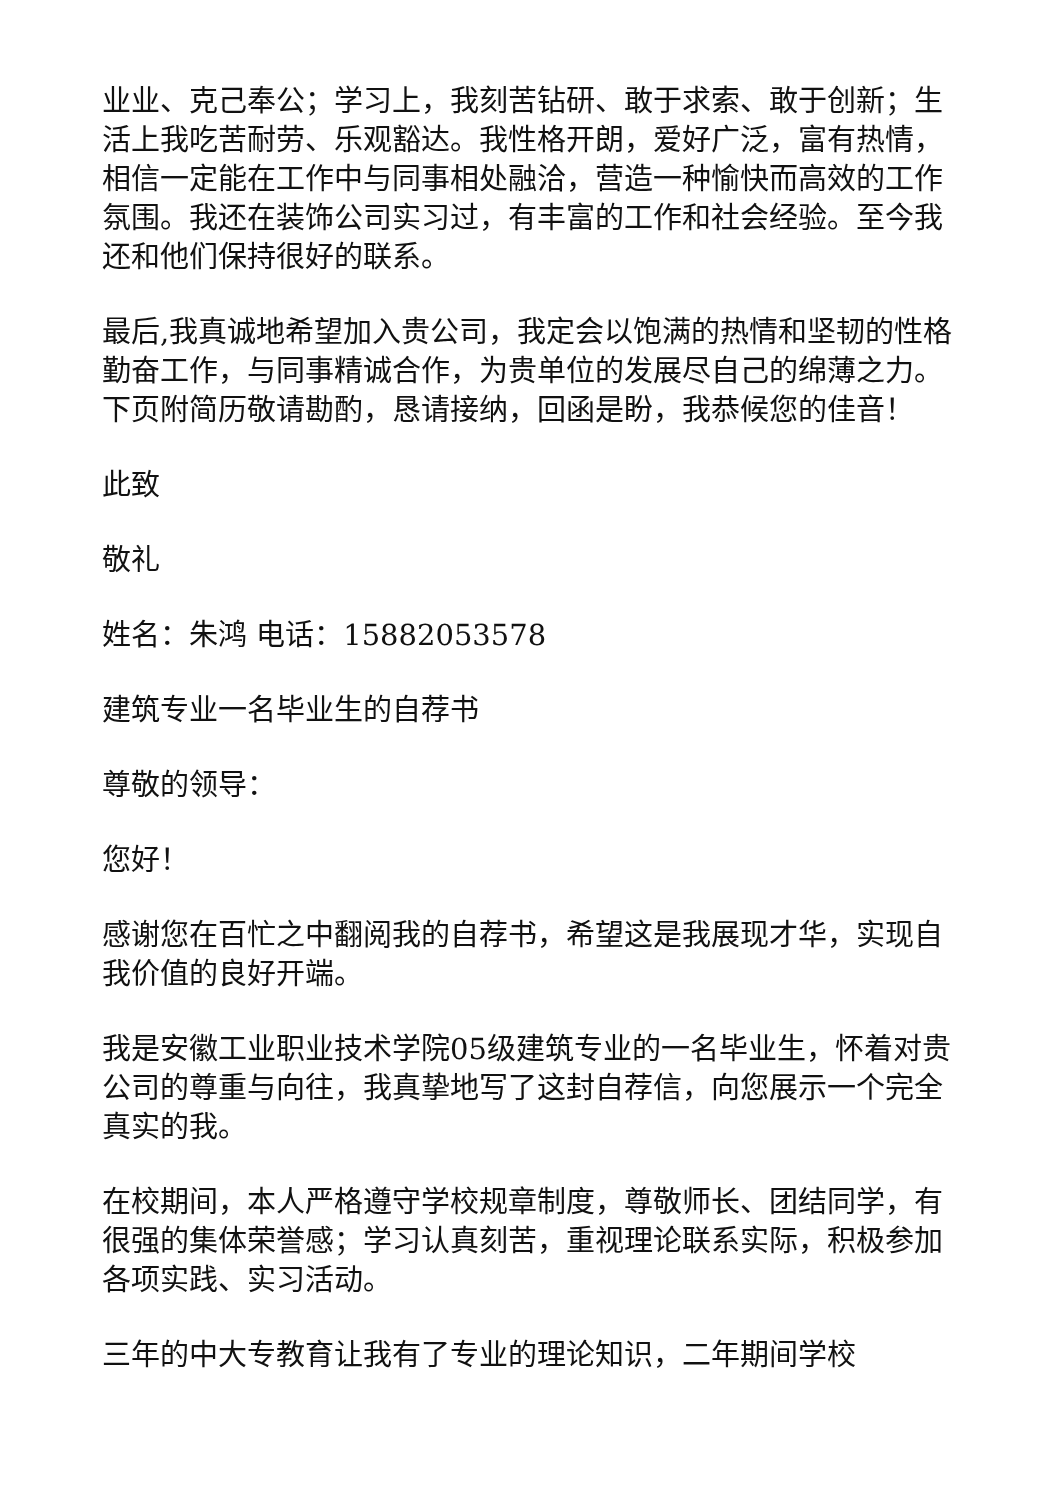业业、克己奉公；学习上，我刻苦钻研、敢于求索、敢于创新；生活上我吃苦耐劳、乐观豁达。我性格开朗，爱好广泛，富有热情，相信一定能在工作中与同事相处融洽，营造一种愉快而高效的工作氛围。我还在装饰公司实习过，有丰富的工作和社会经验。至今我还和他们保持很好的联系。
最后,我真诚地希望加入贵公司，我定会以饱满的热情和坚韧的性格勤奋工作，与同事精诚合作，为贵单位的发展尽自己的绵薄之力。下页附简历敬请勘酌，恳请接纳，回函是盼，我恭候您的佳音！
此致
敬礼
姓名：朱鸿 电话：15882053578
建筑专业一名毕业生的自荐书
尊敬的领导：
您好！
感谢您在百忙之中翻阅我的自荐书，希望这是我展现才华，实现自我价值的良好开端。
我是安徽工业职业技术学院05级建筑专业的一名毕业生，怀着对贵公司的尊重与向往，我真挚地写了这封自荐信，向您展示一个完全真实的我。
在校期间，本人严格遵守学校规章制度，尊敬师长、团结同学，有很强的集体荣誉感；学习认真刻苦，重视理论联系实际，积极参加各项实践、实习活动。
三年的中大专教育让我有了专业的理论知识，二年期间学校